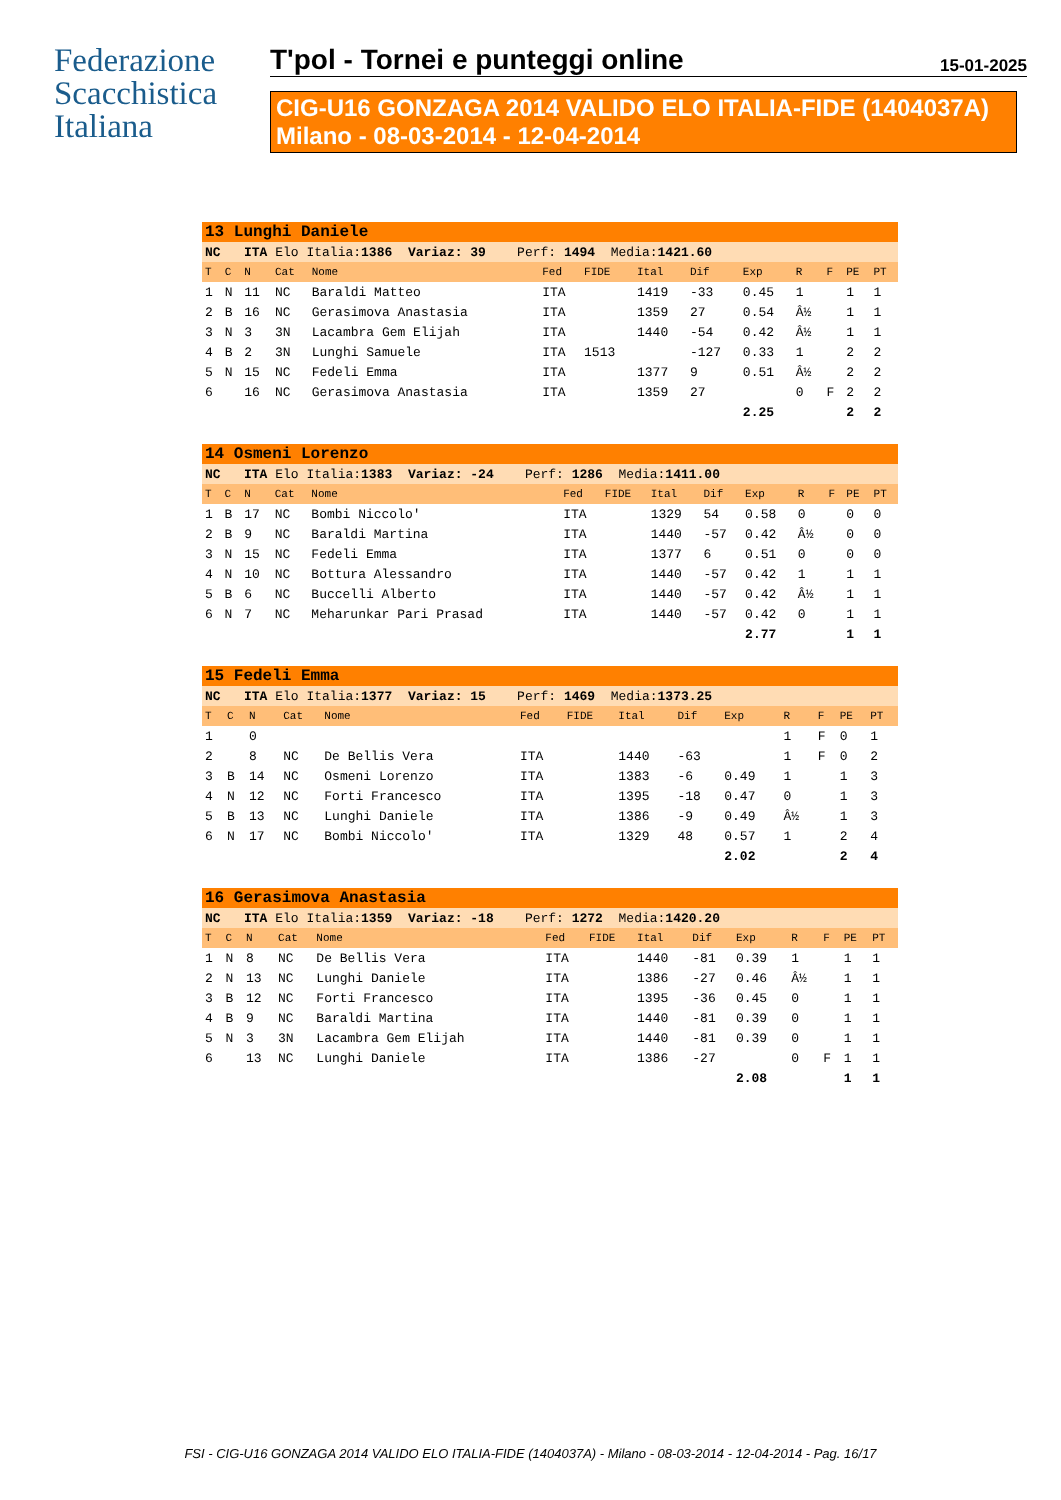Federazione
Scacchistica
Italiana
T'pol - Tornei e punteggi online 15-01-2025
CIG-U16 GONZAGA 2014 VALIDO ELO ITALIA-FIDE (1404037A)
Milano - 08-03-2014 - 12-04-2014
| 13 Lunghi Daniele | | | | | | | | | | | | | |
| NC ITA Elo Italia: 1386 Variaz: 39 Perf: 1494 Media: 1421.60 | | | | | | | | | | | | | |
| T | C | N | Cat | Nome | Fed | FIDE | Ital | Dif | Exp | R | F | PE | PT |
| 1 | N | 11 | NC | Baraldi Matteo | ITA | | 1419 | -33 | 0.45 | 1 | | 1 | 1 |
| 2 | B | 16 | NC | Gerasimova Anastasia | ITA | | 1359 | 27 | 0.54 | Â½ | | 1 | 1 |
| 3 | N | 3 | 3N | Lacambra Gem Elijah | ITA | | 1440 | -54 | 0.42 | Â½ | | 1 | 1 |
| 4 | B | 2 | 3N | Lunghi Samuele | ITA | 1513 | | -127 | 0.33 | 1 | | 2 | 2 |
| 5 | N | 15 | NC | Fedeli Emma | ITA | | 1377 | 9 | 0.51 | Â½ | | 2 | 2 |
| 6 | | 16 | NC | Gerasimova Anastasia | ITA | | 1359 | 27 | | 0 | F | 2 | 2 |
| | | | | | | | | | 2.25 | | | 2 | 2 |
| 14 Osmeni Lorenzo | | | | | | | | | | | | | |
| NC ITA Elo Italia: 1383 Variaz: -24 Perf: 1286 Media: 1411.00 | | | | | | | | | | | | | |
| T | C | N | Cat | Nome | Fed | FIDE | Ital | Dif | Exp | R | F | PE | PT |
| 1 | B | 17 | NC | Bombi Niccolo' | ITA | | 1329 | 54 | 0.58 | 0 | | 0 | 0 |
| 2 | B | 9 | NC | Baraldi Martina | ITA | | 1440 | -57 | 0.42 | Â½ | | 0 | 0 |
| 3 | N | 15 | NC | Fedeli Emma | ITA | | 1377 | 6 | 0.51 | 0 | | 0 | 0 |
| 4 | N | 10 | NC | Bottura Alessandro | ITA | | 1440 | -57 | 0.42 | 1 | | 1 | 1 |
| 5 | B | 6 | NC | Buccelli Alberto | ITA | | 1440 | -57 | 0.42 | Â½ | | 1 | 1 |
| 6 | N | 7 | NC | Meharunkar Pari Prasad | ITA | | 1440 | -57 | 0.42 | 0 | | 1 | 1 |
| | | | | | | | | | 2.77 | | | 1 | 1 |
| 15 Fedeli Emma | | | | | | | | | | | | | |
| NC ITA Elo Italia: 1377 Variaz: 15 Perf: 1469 Media: 1373.25 | | | | | | | | | | | | | |
| T | C | N | Cat | Nome | Fed | FIDE | Ital | Dif | Exp | R | F | PE | PT |
| 1 | | 0 | | | | | | | | 1 | F | 0 | 1 |
| 2 | | 8 | NC | De Bellis Vera | ITA | | 1440 | -63 | | 1 | F | 0 | 2 |
| 3 | B | 14 | NC | Osmeni Lorenzo | ITA | | 1383 | -6 | 0.49 | 1 | | 1 | 3 |
| 4 | N | 12 | NC | Forti Francesco | ITA | | 1395 | -18 | 0.47 | 0 | | 1 | 3 |
| 5 | B | 13 | NC | Lunghi Daniele | ITA | | 1386 | -9 | 0.49 | Â½ | | 1 | 3 |
| 6 | N | 17 | NC | Bombi Niccolo' | ITA | | 1329 | 48 | 0.57 | 1 | | 2 | 4 |
| | | | | | | | | | 2.02 | | | 2 | 4 |
| 16 Gerasimova Anastasia | | | | | | | | | | | | | |
| NC ITA Elo Italia: 1359 Variaz: -18 Perf: 1272 Media: 1420.20 | | | | | | | | | | | | | |
| T | C | N | Cat | Nome | Fed | FIDE | Ital | Dif | Exp | R | F | PE | PT |
| 1 | N | 8 | NC | De Bellis Vera | ITA | | 1440 | -81 | 0.39 | 1 | | 1 | 1 |
| 2 | N | 13 | NC | Lunghi Daniele | ITA | | 1386 | -27 | 0.46 | Â½ | | 1 | 1 |
| 3 | B | 12 | NC | Forti Francesco | ITA | | 1395 | -36 | 0.45 | 0 | | 1 | 1 |
| 4 | B | 9 | NC | Baraldi Martina | ITA | | 1440 | -81 | 0.39 | 0 | | 1 | 1 |
| 5 | N | 3 | 3N | Lacambra Gem Elijah | ITA | | 1440 | -81 | 0.39 | 0 | | 1 | 1 |
| 6 | | 13 | NC | Lunghi Daniele | ITA | | 1386 | -27 | | 0 | F | 1 | 1 |
| | | | | | | | | | 2.08 | | | 1 | 1 |
FSI - CIG-U16 GONZAGA 2014 VALIDO ELO ITALIA-FIDE (1404037A) - Milano - 08-03-2014 - 12-04-2014 - Pag. 16/17